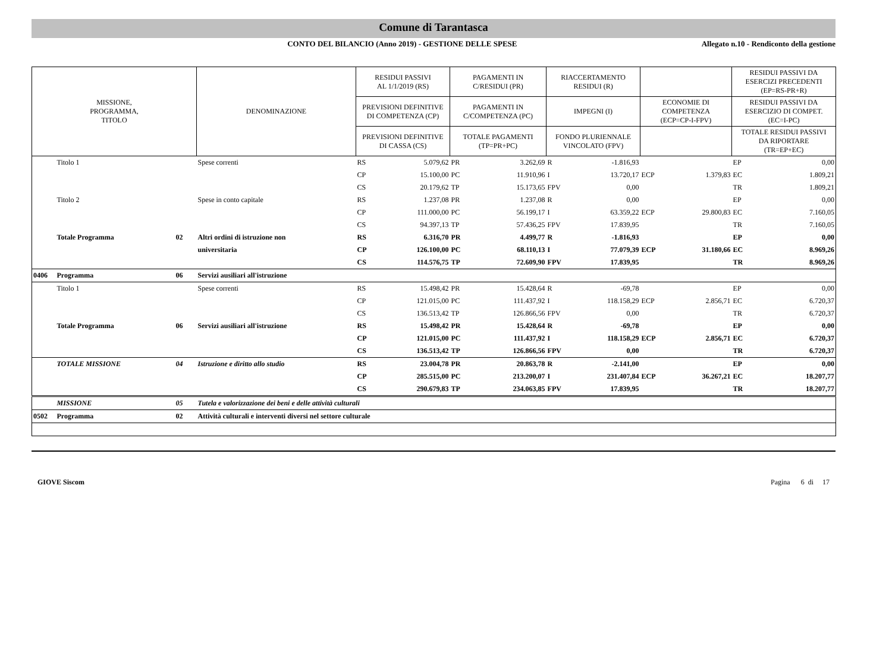Comune di Tarantasca
CONTO DEL BILANCIO (Anno 2019) - GESTIONE DELLE SPESE
Allegato n.10 - Rendiconto della gestione
| MISSIONE, PROGRAMMA, TITOLO | | | DENOMINAZIONE | RESIDUI PASSIVI AL 1/1/2019 (RS) | | PAGAMENTI IN C/RESIDUI (PR) | | RIACCERTAMENTO RESIDUI (R) | | | | RESIDUI PASSIVI DA ESERCIZI PRECEDENTI (EP=RS-PR+R) | |
| | | | | PREVISIONI DEFINITIVE DI COMPETENZA (CP) | | PAGAMENTI IN C/COMPETENZA (PC) | | IMPEGNI (I) | | ECONOMIE DI COMPETENZA (ECP=CP-I-FPV) | | RESIDUI PASSIVI DA ESERCIZIO DI COMPET. (EC=I-PC) | |
| | | | | PREVISIONI DEFINITIVE DI CASSA (CS) | | TOTALE PAGAMENTI (TP=PR+PC) | | FONDO PLURIENNALE VINCOLATO (FPV) | | | | TOTALE RESIDUI PASSIVI DA RIPORTARE (TR=EP+EC) | |
| | Titolo 1 | | Spese correnti | RS | 5.079,62 | PR | 3.262,69 | R | -1.816,93 | | | EP | 0,00 |
| | | | | CP | 15.100,00 | PC | 11.910,96 | I | 13.720,17 | ECP | 1.379,83 | EC | 1.809,21 |
| | | | | CS | 20.179,62 | TP | 15.173,65 | FPV | 0,00 | | | TR | 1.809,21 |
| | Titolo 2 | | Spese in conto capitale | RS | 1.237,08 | PR | 1.237,08 | R | 0,00 | | | EP | 0,00 |
| | | | | CP | 111.000,00 | PC | 56.199,17 | I | 63.359,22 | ECP | 29.800,83 | EC | 7.160,05 |
| | | | | CS | 94.397,13 | TP | 57.436,25 | FPV | 17.839,95 | | | TR | 7.160,05 |
| | Totale Programma | 02 | Altri ordini di istruzione non | RS | 6.316,70 | PR | 4.499,77 | R | -1.816,93 | | | EP | 0,00 |
| | | | universitaria | CP | 126.100,00 | PC | 68.110,13 | I | 77.079,39 | ECP | 31.180,66 | EC | 8.969,26 |
| | | | | CS | 114.576,75 | TP | 72.609,90 | FPV | 17.839,95 | | | TR | 8.969,26 |
| 0406 | Programma | 06 | Servizi ausiliari all'istruzione | | | | | | | | | | |
| | Titolo 1 | | Spese correnti | RS | 15.498,42 | PR | 15.428,64 | R | -69,78 | | | EP | 0,00 |
| | | | | CP | 121.015,00 | PC | 111.437,92 | I | 118.158,29 | ECP | 2.856,71 | EC | 6.720,37 |
| | | | | CS | 136.513,42 | TP | 126.866,56 | FPV | 0,00 | | | TR | 6.720,37 |
| | Totale Programma | 06 | Servizi ausiliari all'istruzione | RS | 15.498,42 | PR | 15.428,64 | R | -69,78 | | | EP | 0,00 |
| | | | | CP | 121.015,00 | PC | 111.437,92 | I | 118.158,29 | ECP | 2.856,71 | EC | 6.720,37 |
| | | | | CS | 136.513,42 | TP | 126.866,56 | FPV | 0,00 | | | TR | 6.720,37 |
| | TOTALE MISSIONE | 04 | Istruzione e diritto allo studio | RS | 23.004,78 | PR | 20.863,78 | R | -2.141,00 | | | EP | 0,00 |
| | | | | CP | 285.515,00 | PC | 213.200,07 | I | 231.407,84 | ECP | 36.267,21 | EC | 18.207,77 |
| | | | | CS | 290.679,83 | TP | 234.063,85 | FPV | 17.839,95 | | | TR | 18.207,77 |
| | MISSIONE | 05 | Tutela e valorizzazione dei beni e delle attività culturali | | | | | | | | | | |
| 0502 | Programma | 02 | Attività culturali e interventi diversi nel settore culturale | | | | | | | | | | |
GIOVE Siscom Pagina 6 di 17